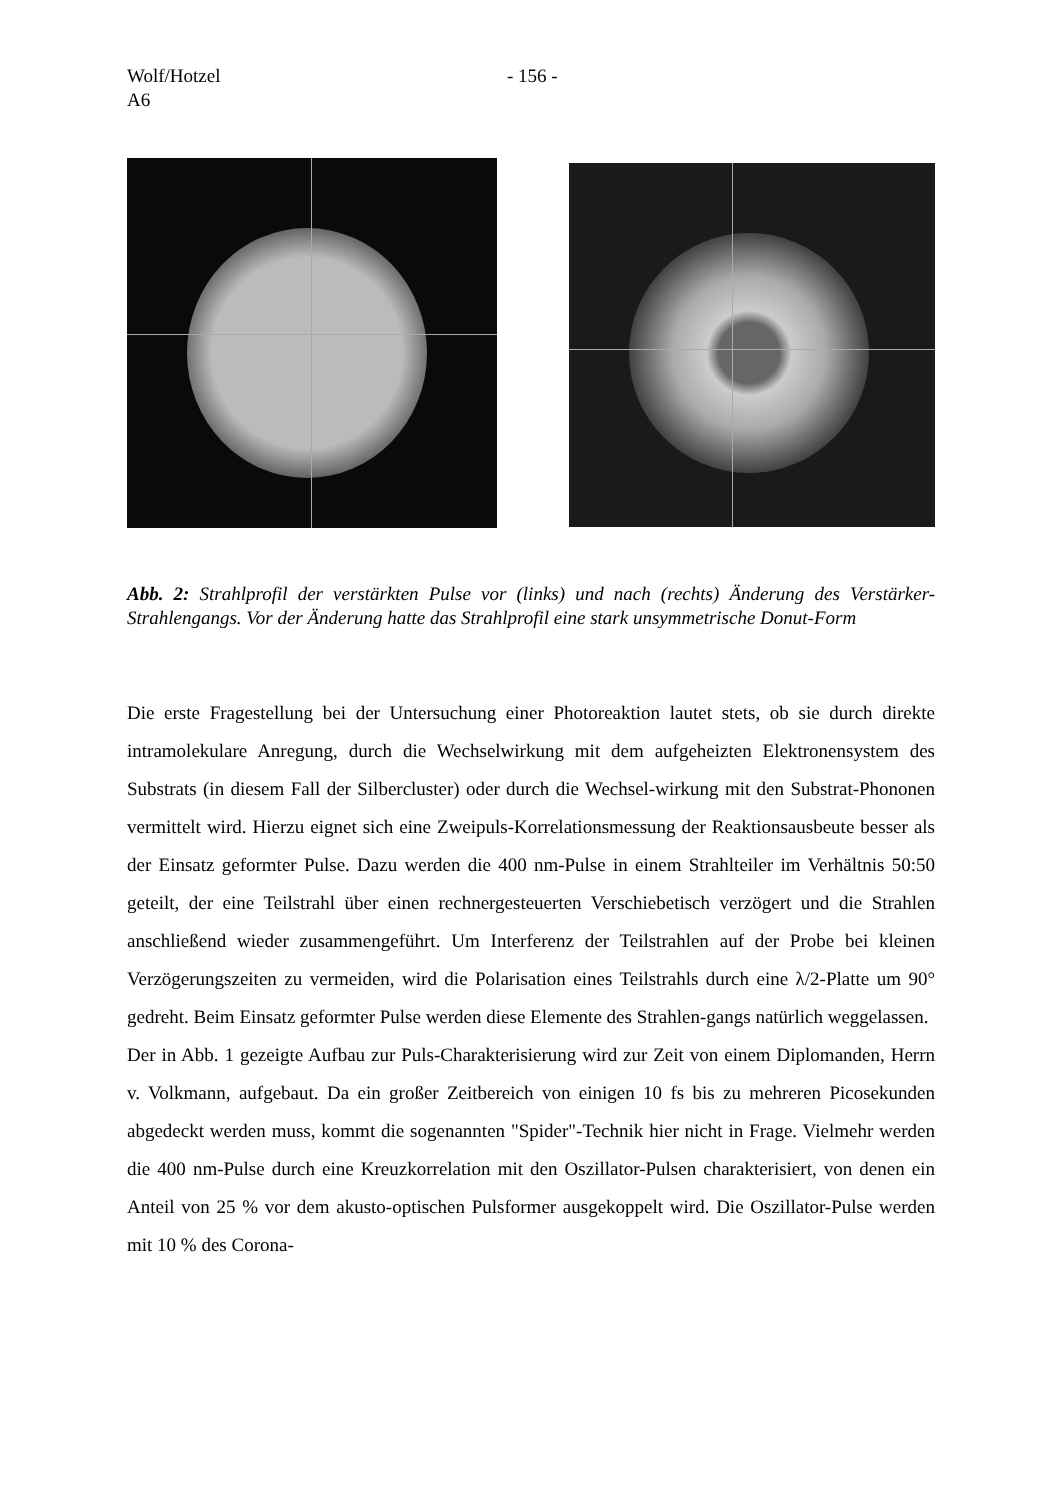Wolf/Hotzel
A6
- 156 -
Abb. 2: Strahlprofil der verstärkten Pulse vor (links) und nach (rechts) Änderung des Verstärker-Strahlengangs. Vor der Änderung hatte das Strahlprofil eine stark unsymmetrische Donut-Form
Die erste Fragestellung bei der Untersuchung einer Photoreaktion lautet stets, ob sie durch direkte intramolekulare Anregung, durch die Wechselwirkung mit dem aufgeheizten Elektronensystem des Substrats (in diesem Fall der Silbercluster) oder durch die Wechsel-wirkung mit den Substrat-Phononen vermittelt wird. Hierzu eignet sich eine Zweipuls-Korrelationsmessung der Reaktionsausbeute besser als der Einsatz geformter Pulse. Dazu werden die 400 nm-Pulse in einem Strahlteiler im Verhältnis 50:50 geteilt, der eine Teilstrahl über einen rechnergesteuerten Verschiebetisch verzögert und die Strahlen anschließend wieder zusammengeführt. Um Interferenz der Teilstrahlen auf der Probe bei kleinen Verzögerungszeiten zu vermeiden, wird die Polarisation eines Teilstrahls durch eine λ/2-Platte um 90° gedreht. Beim Einsatz geformter Pulse werden diese Elemente des Strahlen-gangs natürlich weggelassen.
Der in Abb. 1 gezeigte Aufbau zur Puls-Charakterisierung wird zur Zeit von einem Diplomanden, Herrn v. Volkmann, aufgebaut. Da ein großer Zeitbereich von einigen 10 fs bis zu mehreren Picosekunden abgedeckt werden muss, kommt die sogenannten "Spider"-Technik hier nicht in Frage. Vielmehr werden die 400 nm-Pulse durch eine Kreuzkorrelation mit den Oszillator-Pulsen charakterisiert, von denen ein Anteil von 25 % vor dem akusto-optischen Pulsformer ausgekoppelt wird. Die Oszillator-Pulse werden mit 10 % des Corona-